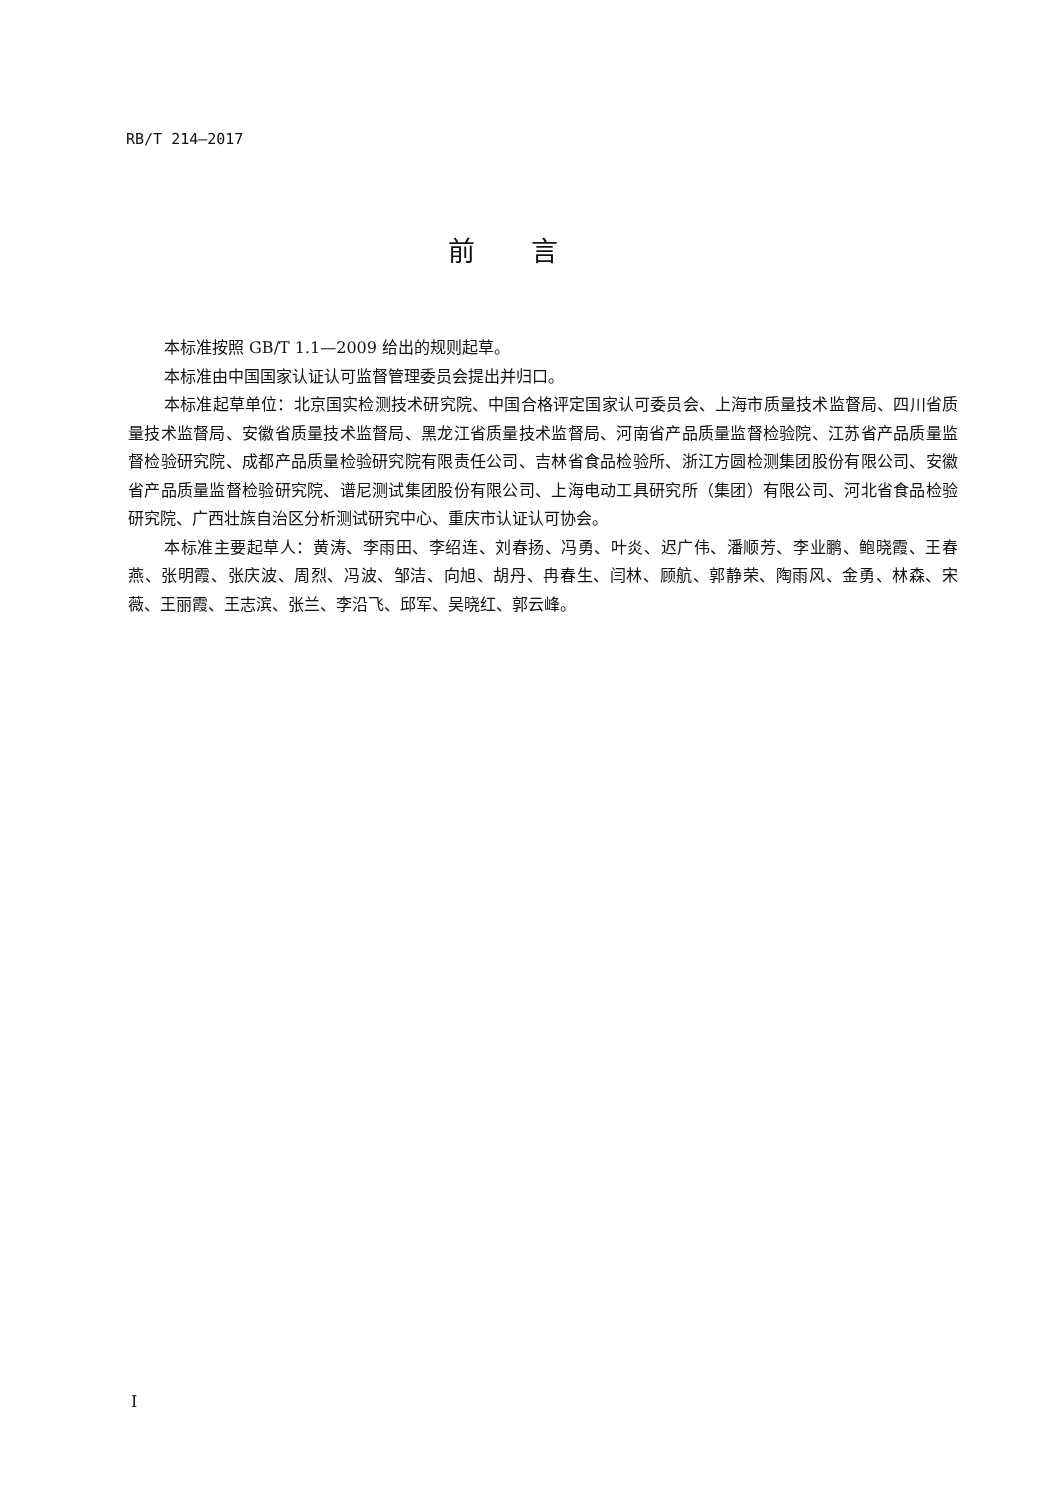RB/T 214—2017
前言
本标准按照 GB/T 1.1—2009 给出的规则起草。
本标准由中国国家认证认可监督管理委员会提出并归口。
本标准起草单位：北京国实检测技术研究院、中国合格评定国家认可委员会、上海市质量技术监督局、四川省质量技术监督局、安徽省质量技术监督局、黑龙江省质量技术监督局、河南省产品质量监督检验院、江苏省产品质量监督检验研究院、成都产品质量检验研究院有限责任公司、吉林省食品检验所、浙江方圆检测集团股份有限公司、安徽省产品质量监督检验研究院、谱尼测试集团股份有限公司、上海电动工具研究所（集团）有限公司、河北省食品检验研究院、广西壮族自治区分析测试研究中心、重庆市认证认可协会。
本标准主要起草人：黄涛、李雨田、李绍连、刘春扬、冯勇、叶炎、迟广伟、潘顺芳、李业鹏、鲍晓霞、王春燕、张明霞、张庆波、周烈、冯波、邹洁、向旭、胡丹、冉春生、闫林、顾航、郭静荣、陶雨风、金勇、林森、宋薇、王丽霞、王志滨、张兰、李沿飞、邱军、吴晓红、郭云峰。
I